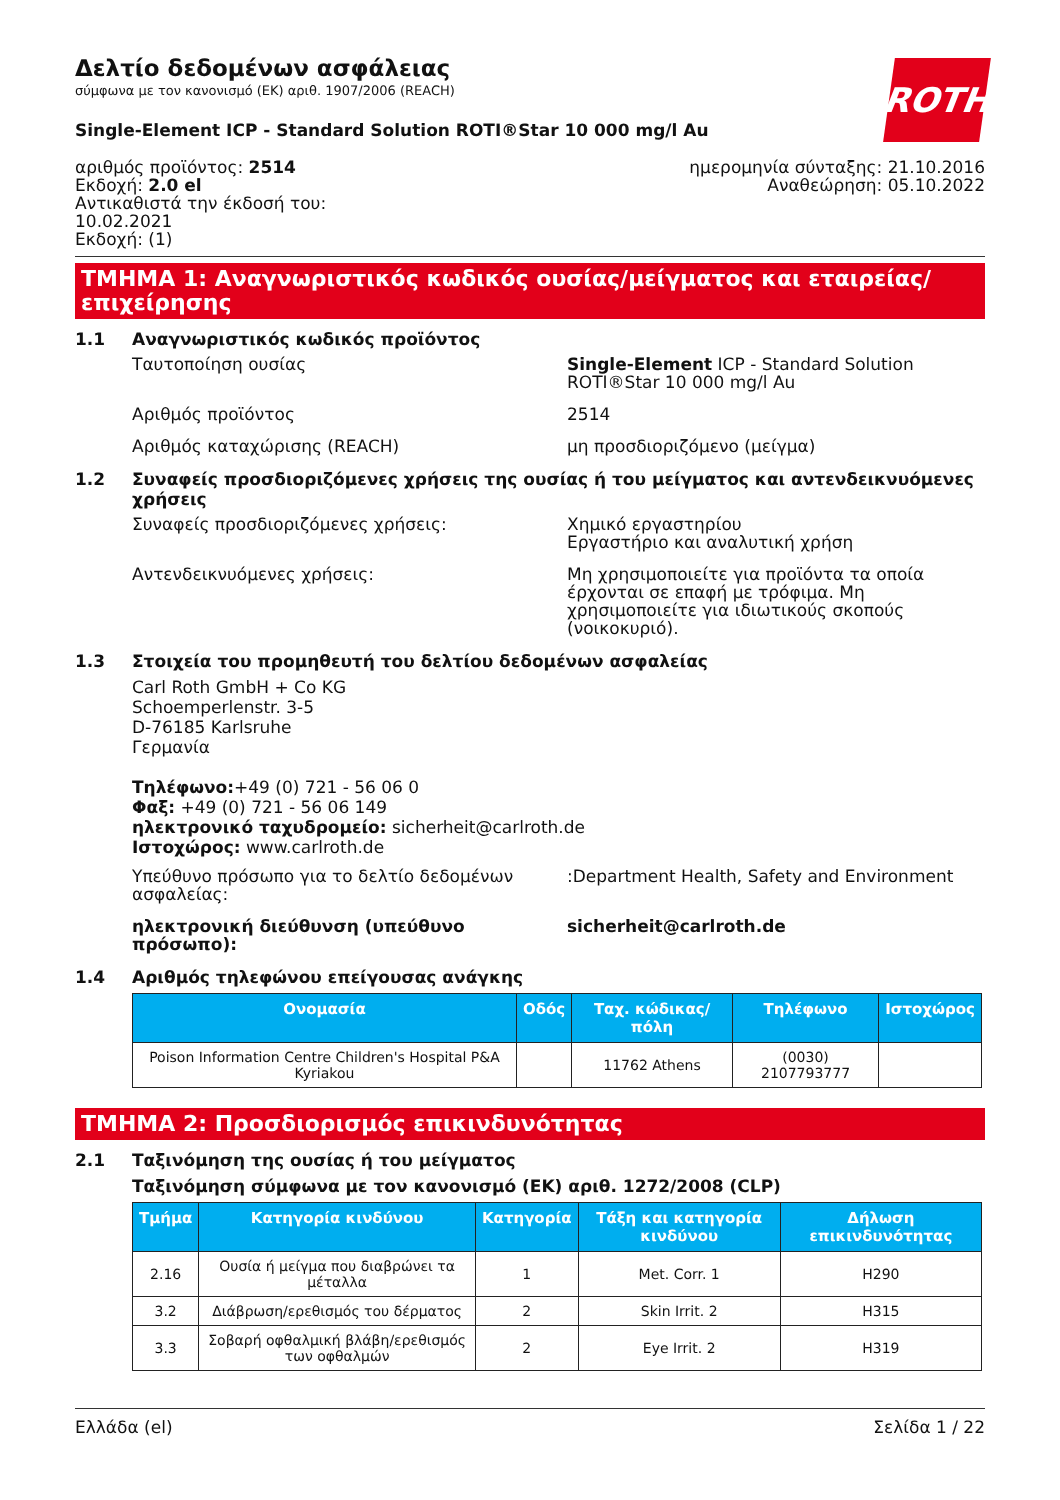ROTH
Δελτίο δεδομένων ασφάλειας
σύμφωνα με τον κανονισμό (ΕΚ) αριθ. 1907/2006 (REACH)
Single-Element ICP - Standard Solution ROTI®Star 10 000 mg/l Au
αριθμός προϊόντος: 2514
Εκδοχή: 2.0 el
Αντικαθιστά την έκδοσή του:
10.02.2021
Εκδοχή: (1)
ημερομηνία σύνταξης: 21.10.2016
Αναθεώρηση: 05.10.2022
ΤΜΗΜΑ 1: Αναγνωριστικός κωδικός ουσίας/μείγματος και εταιρείας/επιχείρησης
1.1 Αναγνωριστικός κωδικός προϊόντος
Ταυτοποίηση ουσίας Single-Element ICP - Standard Solution ROTI®Star 10 000 mg/l Au
Αριθμός προϊόντος 2514
Αριθμός καταχώρισης (REACH) μη προσδιοριζόμενο (μείγμα)
1.2 Συναφείς προσδιοριζόμενες χρήσεις της ουσίας ή του μείγματος και αντενδεικνυόμενες χρήσεις
Συναφείς προσδιοριζόμενες χρήσεις: Χημικό εργαστηρίου
Εργαστήριο και αναλυτική χρήση
Αντενδεικνυόμενες χρήσεις: Μη χρησιμοποιείτε για προϊόντα τα οποία έρχονται σε επαφή με τρόφιμα. Μη χρησιμοποιείτε για ιδιωτικούς σκοπούς (νοικοκυριό).
1.3 Στοιχεία του προμηθευτή του δελτίου δεδομένων ασφαλείας
Carl Roth GmbH + Co KG
Schoemperlenstr. 3-5
D-76185 Karlsruhe
Γερμανία
Τηλέφωνο:+49 (0) 721 - 56 06 0
Φαξ: +49 (0) 721 - 56 06 149
ηλεκτρονικό ταχυδρομείο: sicherheit@carlroth.de
Ιστοχώρος: www.carlroth.de
Υπεύθυνο πρόσωπο για το δελτίο δεδομένων ασφαλείας:
:Department Health, Safety and Environment
ηλεκτρονική διεύθυνση (υπεύθυνο πρόσωπο): sicherheit@carlroth.de
1.4 Αριθμός τηλεφώνου επείγουσας ανάγκης
| Ονομασία | Οδός | Ταχ. κώδικας/πόλη | Τηλέφωνο | Ιστοχώρος |
| --- | --- | --- | --- | --- |
| Poison Information Centre Children's Hospital P&A Kyriakou | | 11762 Athens | (0030) 2107793777 | |
ΤΜΗΜΑ 2: Προσδιορισμός επικινδυνότητας
2.1 Ταξινόμηση της ουσίας ή του μείγματος
Ταξινόμηση σύμφωνα με τον κανονισμό (ΕΚ) αριθ. 1272/2008 (CLP)
| Τμήμα | Κατηγορία κινδύνου | Κατηγορία | Τάξη και κατηγορία κινδύνου | Δήλωση επικινδυνότητας |
| --- | --- | --- | --- | --- |
| 2.16 | Ουσία ή μείγμα που διαβρώνει τα μέταλλα | 1 | Met. Corr. 1 | H290 |
| 3.2 | Διάβρωση/ερεθισμός του δέρματος | 2 | Skin Irrit. 2 | H315 |
| 3.3 | Σοβαρή οφθαλμική βλάβη/ερεθισμός των οφθαλμών | 2 | Eye Irrit. 2 | H319 |
Ελλάδα (el) Σελίδα 1 / 22